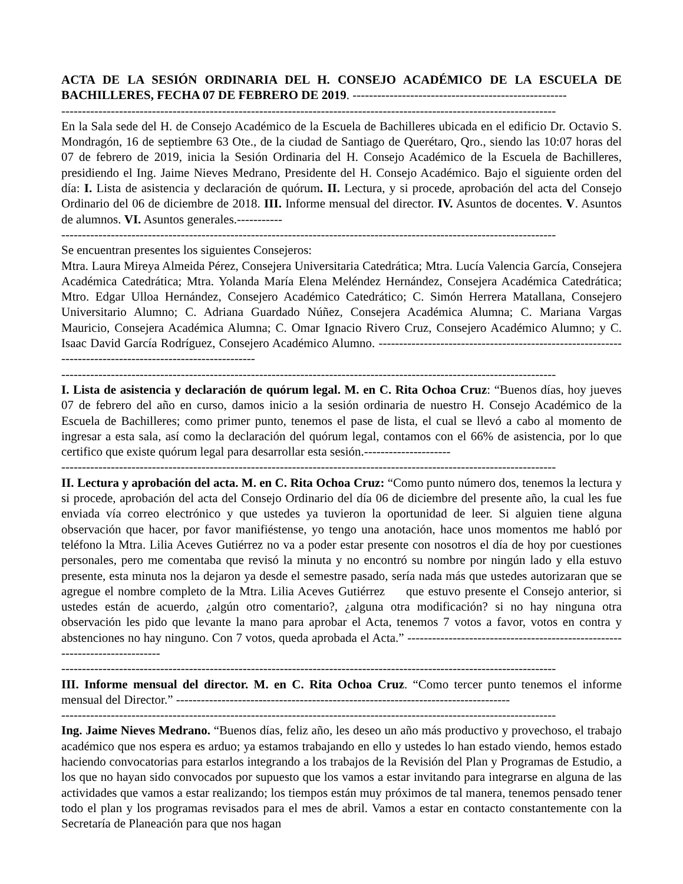ACTA DE LA SESIÓN ORDINARIA DEL H. CONSEJO ACADÉMICO DE LA ESCUELA DE BACHILLERES, FECHA 07 DE FEBRERO DE 2019. ----------------------------------------------------
------------------------------------------------------------------------------------------------------------------------
En la Sala sede del H. de Consejo Académico de la Escuela de Bachilleres ubicada en el edificio Dr. Octavio S. Mondragón, 16 de septiembre 63 Ote., de la ciudad de Santiago de Querétaro, Qro., siendo las 10:07 horas del 07 de febrero de 2019, inicia la Sesión Ordinaria del H. Consejo Académico de la Escuela de Bachilleres, presidiendo el Ing. Jaime Nieves Medrano, Presidente del H. Consejo Académico. Bajo el siguiente orden del día: I. Lista de asistencia y declaración de quórum. II. Lectura, y si procede, aprobación del acta del Consejo Ordinario del 06 de diciembre de 2018. III. Informe mensual del director. IV. Asuntos de docentes. V. Asuntos de alumnos. VI. Asuntos generales.-----------
------------------------------------------------------------------------------------------------------------------------
Se encuentran presentes los siguientes Consejeros:
Mtra. Laura Mireya Almeida Pérez, Consejera Universitaria Catedrática; Mtra. Lucía Valencia García, Consejera Académica Catedrática; Mtra. Yolanda María Elena Meléndez Hernández, Consejera Académica Catedrática; Mtro. Edgar Ulloa Hernández, Consejero Académico Catedrático; C. Simón Herrera Matallana, Consejero Universitario Alumno; C. Adriana Guardado Núñez, Consejera Académica Alumna; C. Mariana Vargas Mauricio, Consejera Académica Alumna; C. Omar Ignacio Rivero Cruz, Consejero Académico Alumno; y C. Isaac David García Rodríguez, Consejero Académico Alumno. ----------------------------------------------------------------------------------------------------------
------------------------------------------------------------------------------------------------------------------------
I. Lista de asistencia y declaración de quórum legal. M. en C. Rita Ochoa Cruz: “Buenos días, hoy jueves 07 de febrero del año en curso, damos inicio a la sesión ordinaria de nuestro H. Consejo Académico de la Escuela de Bachilleres; como primer punto, tenemos el pase de lista, el cual se llevó a cabo al momento de ingresar a esta sala, así como la declaración del quórum legal, contamos con el 66% de asistencia, por lo que certifico que existe quórum legal para desarrollar esta sesión.---------------------
------------------------------------------------------------------------------------------------------------------------
II. Lectura y aprobación del acta. M. en C. Rita Ochoa Cruz: “Como punto número dos, tenemos la lectura y si procede, aprobación del acta del Consejo Ordinario del día 06 de diciembre del presente año, la cual les fue enviada vía correo electrónico y que ustedes ya tuvieron la oportunidad de leer. Si alguien tiene alguna observación que hacer, por favor manifiéstense, yo tengo una anotación, hace unos momentos me habló por teléfono la Mtra. Lilia Aceves Gutiérrez no va a poder estar presente con nosotros el día de hoy por cuestiones personales, pero me comentaba que revisó la minuta y no encontró su nombre por ningún lado y ella estuvo presente, esta minuta nos la dejaron ya desde el semestre pasado, sería nada más que ustedes autorizaran que se agregue el nombre completo de la Mtra. Lilia Aceves Gutiérrez que estuvo presente el Consejo anterior, si ustedes están de acuerdo, ¿algún otro comentario?, ¿alguna otra modificación? si no hay ninguna otra observación les pido que levante la mano para aprobar el Acta, tenemos 7 votos a favor, votos en contra y abstenciones no hay ninguno. Con 7 votos, queda aprobada el Acta.” ----------------------------------------------------------------------------
------------------------------------------------------------------------------------------------------------------------
III. Informe mensual del director. M. en C. Rita Ochoa Cruz. “Como tercer punto tenemos el informe mensual del Director.” ---------------------------------------------------------------------------------
------------------------------------------------------------------------------------------------------------------------
Ing. Jaime Nieves Medrano. “Buenos días, feliz año, les deseo un año más productivo y provechoso, el trabajo académico que nos espera es arduo; ya estamos trabajando en ello y ustedes lo han estado viendo, hemos estado haciendo convocatorias para estarlos integrando a los trabajos de la Revisión del Plan y Programas de Estudio, a los que no hayan sido convocados por supuesto que los vamos a estar invitando para integrarse en alguna de las actividades que vamos a estar realizando; los tiempos están muy próximos de tal manera, tenemos pensado tener todo el plan y los programas revisados para el mes de abril. Vamos a estar en contacto constantemente con la Secretaría de Planeación para que nos hagan